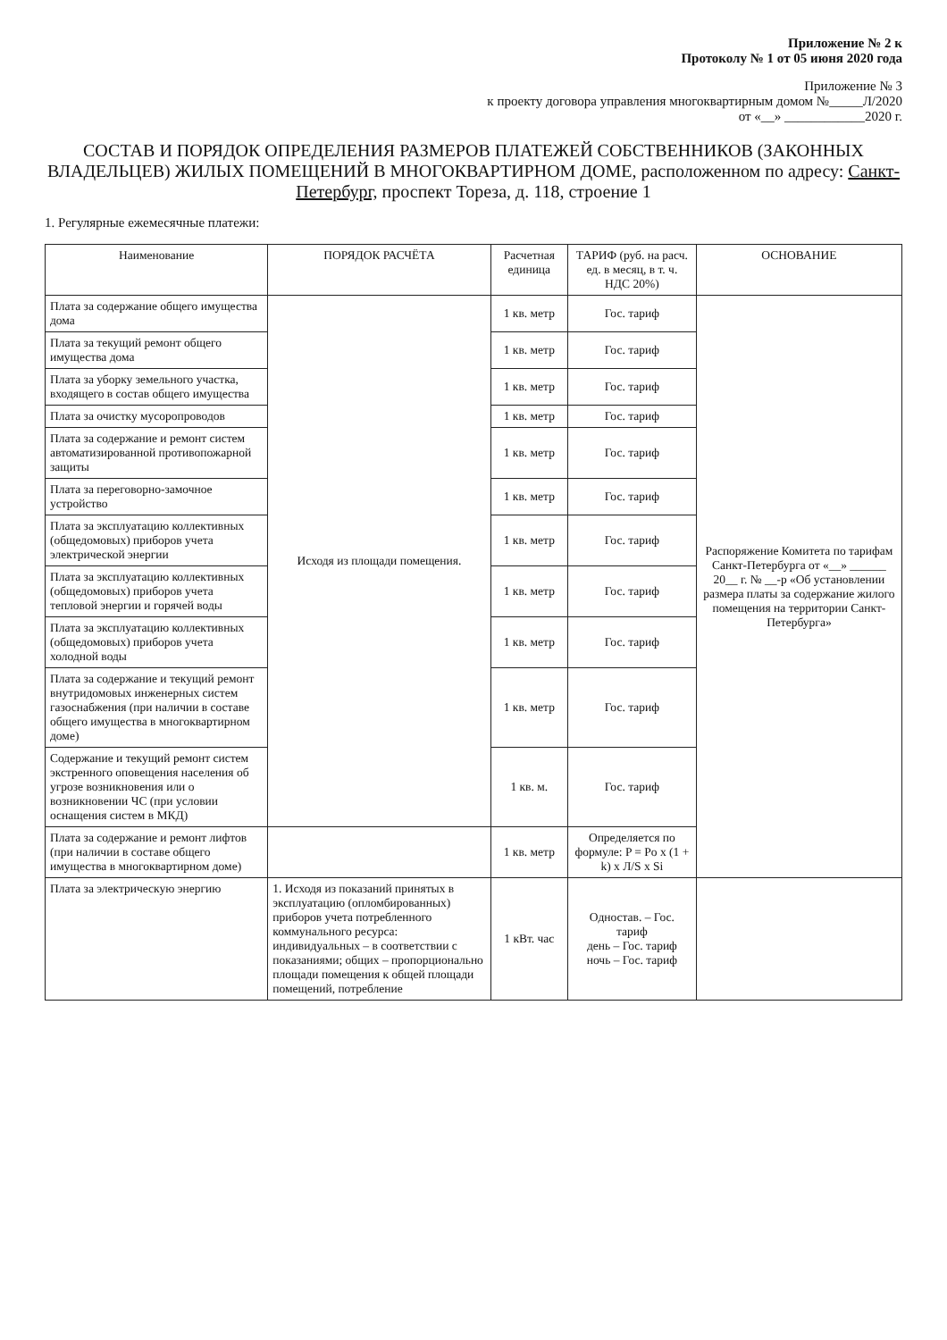Приложение № 2 к
Протоколу № 1 от 05 июня 2020 года
Приложение № 3
к проекту договора управления многоквартирным домом №_____Л/2020
от «__» ____________2020 г.
СОСТАВ И ПОРЯДОК ОПРЕДЕЛЕНИЯ РАЗМЕРОВ ПЛАТЕЖЕЙ СОБСТВЕННИКОВ (ЗАКОННЫХ ВЛАДЕЛЬЦЕВ) ЖИЛЫХ ПОМЕЩЕНИЙ В МНОГОКВАРТИРНОМ ДОМЕ, расположенном по адресу: Санкт-Петербург, проспект Тореза, д. 118, строение 1
1. Регулярные ежемесячные платежи:
| Наименование | ПОРЯДОК РАСЧЁТА | Расчетная единица | ТАРИФ (руб. на расч. ед. в месяц, в т. ч. НДС 20%) | ОСНОВАНИЕ |
| --- | --- | --- | --- | --- |
| Плата за содержание общего имущества дома | Исходя из площади помещения. | 1 кв. метр | Гос. тариф | Распоряжение Комитета по тарифам Санкт-Петербурга от «__» ______ 20__ г. № __-р «Об установлении размера платы за содержание жилого помещения на территории Санкт-Петербурга» |
| Плата за текущий ремонт общего имущества дома | | 1 кв. метр | Гос. тариф | |
| Плата за уборку земельного участка, входящего в состав общего имущества | | 1 кв. метр | Гос. тариф | |
| Плата за очистку мусоропроводов | | 1 кв. метр | Гос. тариф | |
| Плата за содержание и ремонт систем автоматизированной противопожарной защиты | | 1 кв. метр | Гос. тариф | |
| Плата за переговорно-замочное устройство | | 1 кв. метр | Гос. тариф | |
| Плата за эксплуатацию коллективных (общедомовых) приборов учета электрической энергии | | 1 кв. метр | Гос. тариф | |
| Плата за эксплуатацию коллективных (общедомовых) приборов учета тепловой энергии и горячей воды | | 1 кв. метр | Гос. тариф | |
| Плата за эксплуатацию коллективных (общедомовых) приборов учета холодной воды | | 1 кв. метр | Гос. тариф | |
| Плата за содержание и текущий ремонт внутридомовых инженерных систем газоснабжения (при наличии в составе общего имущества в многоквартирном доме) | | 1 кв. метр | Гос. тариф | |
| Содержание и текущий ремонт систем экстренного оповещения населения об угрозе возникновения или о возникновении ЧС (при условии оснащения систем в МКД) | | 1 кв. м. | Гос. тариф | |
| Плата за содержание и ремонт лифтов (при наличии в составе общего имущества в многоквартирном доме) | | 1 кв. метр | Определяется по формуле: P = Po x (1 + k) x Л/S x Si | |
| Плата за электрическую энергию | 1. Исходя из показаний принятых в эксплуатацию (опломбированных) приборов учета потребленного коммунального ресурса: индивидуальных – в соответствии с показаниями; общих – пропорционально площади помещения к общей площади помещений, потребление | 1 кВт. час | Одностав. – Гос. тариф день – Гос. тариф ночь – Гос. тариф | |